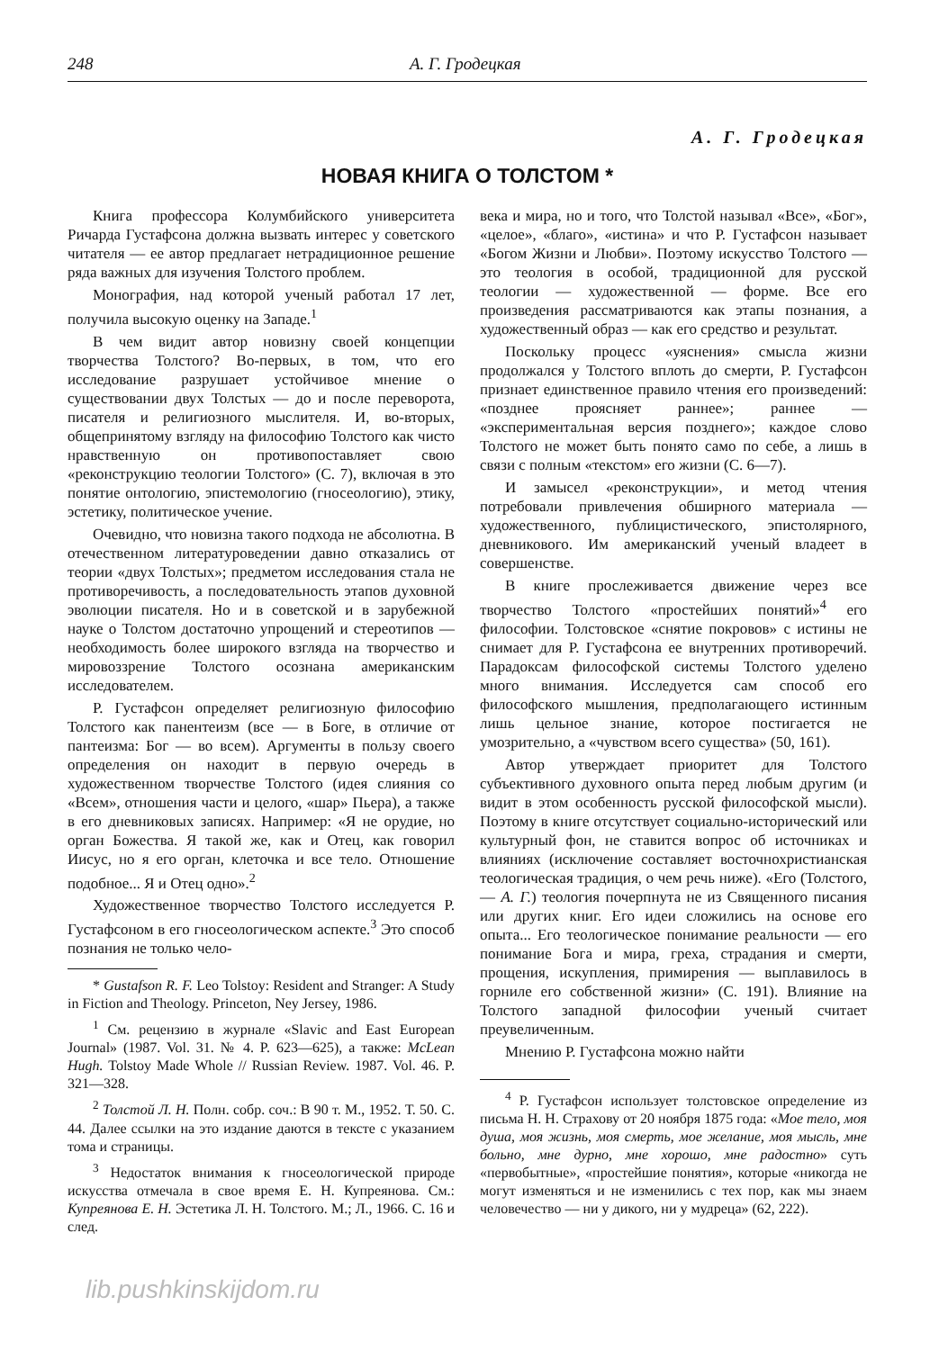248 А. Г. Гродецкая
А. Г. Гродецкая
НОВАЯ КНИГА О ТОЛСТОМ *
Книга профессора Колумбийского университета Ричарда Густафсона должна вызвать интерес у советского читателя — ее автор предлагает нетрадиционное решение ряда важных для изучения Толстого проблем.
Монография, над которой ученый работал 17 лет, получила высокую оценку на Западе.<sup>1</sup>
В чем видит автор новизну своей концепции творчества Толстого? Во-первых, в том, что его исследование разрушает устойчивое мнение о существовании двух Толстых — до и после переворота, писателя и религиозного мыслителя. И, во-вторых, общепринятому взгляду на философию Толстого как чисто нравственную он противопоставляет свою «реконструкцию теологии Толстого» (С. 7), включая в это понятие онтологию, эпистемологию (гносеологию), этику, эстетику, политическое учение.
Очевидно, что новизна такого подхода не абсолютна. В отечественном литературоведении давно отказались от теории «двух Толстых»; предметом исследования стала не противоречивость, а последовательность этапов духовной эволюции писателя. Но и в советской и в зарубежной науке о Толстом достаточно упрощений и стереотипов — необходимость более широкого взгляда на творчество и мировоззрение Толстого осознана американским исследователем.
Р. Густафсон определяет религиозную философию Толстого как панентеизм (все — в Боге, в отличие от пантеизма: Бог — во всем). Аргументы в пользу своего определения он находит в первую очередь в художественном творчестве Толстого (идея слияния со «Всем», отношения части и целого, «шар» Пьера), а также в его дневниковых записях. Например: «Я не орудие, но орган Божества. Я такой же, как и Отец, как говорил Иисус, но я его орган, клеточка и все тело. Отношение подобное... Я и Отец одно».<sup>2</sup>
Художественное творчество Толстого исследуется Р. Густафсоном в его гносеологическом аспекте.<sup>3</sup> Это способ познания не только чело-
* Gustafson R. F. Leo Tolstoy: Resident and Stranger: A Study in Fiction and Theology. Princeton, Ney Jersey, 1986.
<sup>1</sup> См. рецензию в журнале «Slavic and East European Journal» (1987. Vol. 31. № 4. P. 623—625), а также: McLean Hugh. Tolstoy Made Whole // Russian Review. 1987. Vol. 46. P. 321—328.
<sup>2</sup> Толстой Л. Н. Полн. собр. соч.: В 90 т. М., 1952. Т. 50. С. 44. Далее ссылки на это издание даются в тексте с указанием тома и страницы.
<sup>3</sup> Недостаток внимания к гносеологической природе искусства отмечала в свое время Е. Н. Купреянова. См.: Купреянова Е. Н. Эстетика Л. Н. Толстого. М.; Л., 1966. С. 16 и след.
века и мира, но и того, что Толстой называл «Все», «Бог», «целое», «благо», «истина» и что Р. Густафсон называет «Богом Жизни и Любви». Поэтому искусство Толстого — это теология в особой, традиционной для русской теологии — художественной — форме. Все его произведения рассматриваются как этапы познания, а художественный образ — как его средство и результат.
Поскольку процесс «уяснения» смысла жизни продолжался у Толстого вплоть до смерти, Р. Густафсон признает единственное правило чтения его произведений: «позднее проясняет раннее»; раннее — «экспериментальная версия позднего»; каждое слово Толстого не может быть понято само по себе, а лишь в связи с полным «текстом» его жизни (С. 6—7).
И замысел «реконструкции», и метод чтения потребовали привлечения обширного материала — художественного, публицистического, эпистолярного, дневникового. Им американский ученый владеет в совершенстве.
В книге прослеживается движение через все творчество Толстого «простейших понятий»<sup>4</sup> его философии. Толстовское «снятие покровов» с истины не снимает для Р. Густафсона ее внутренних противоречий. Парадоксам философской системы Толстого уделено много внимания. Исследуется сам способ его философского мышления, предполагающего истинным лишь цельное знание, которое постигается не умозрительно, а «чувством всего существа» (50, 161).
Автор утверждает приоритет для Толстого субъективного духовного опыта перед любым другим (и видит в этом особенность русской философской мысли). Поэтому в книге отсутствует социально-исторический или культурный фон, не ставится вопрос об источниках и влияниях (исключение составляет восточнохристианская теологическая традиция, о чем речь ниже). «Его (Толстого, — А. Г.) теология почерпнута не из Священного писания или других книг. Его идеи сложились на основе его опыта... Его теологическое понимание реальности — его понимание Бога и мира, греха, страдания и смерти, прощения, искупления, примирения — выплавилось в горниле его собственной жизни» (С. 191). Влияние на Толстого западной философии ученый считает преувеличенным.
Мнению Р. Густафсона можно найти
<sup>4</sup> Р. Густафсон использует толстовское определение из письма Н. Н. Страхову от 20 ноября 1875 года: «Мое тело, моя душа, моя жизнь, моя смерть, мое желание, моя мысль, мне больно, мне дурно, мне хорошо, мне радостно» суть «первобытные», «простейшие понятия», которые «никогда не могут изменяться и не изменились с тех пор, как мы знаем человечество — ни у дикого, ни у мудреца» (62, 222).
lib.pushkinskijdom.ru